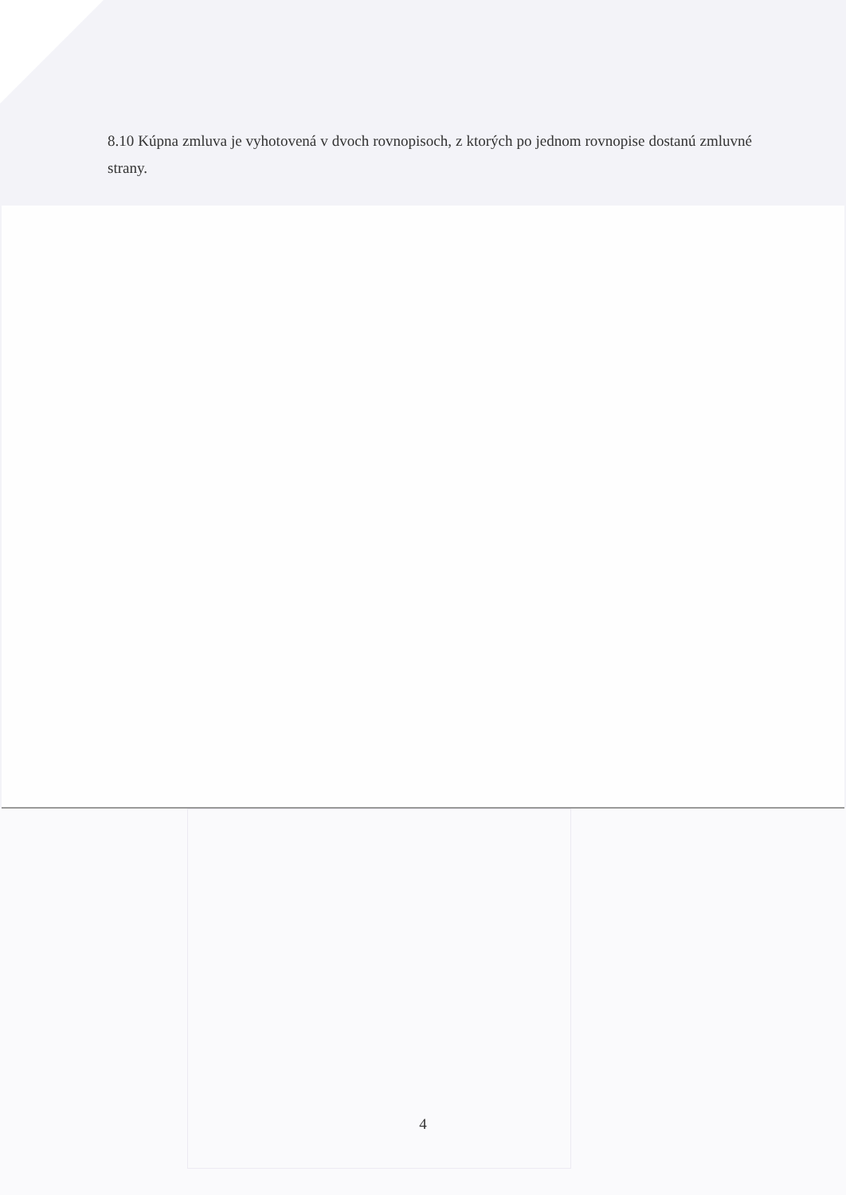8.10 Kúpna zmluva je vyhotovená v dvoch rovnopisoch, z ktorých po jednom rovnopise dostanú zmluvné strany.
4